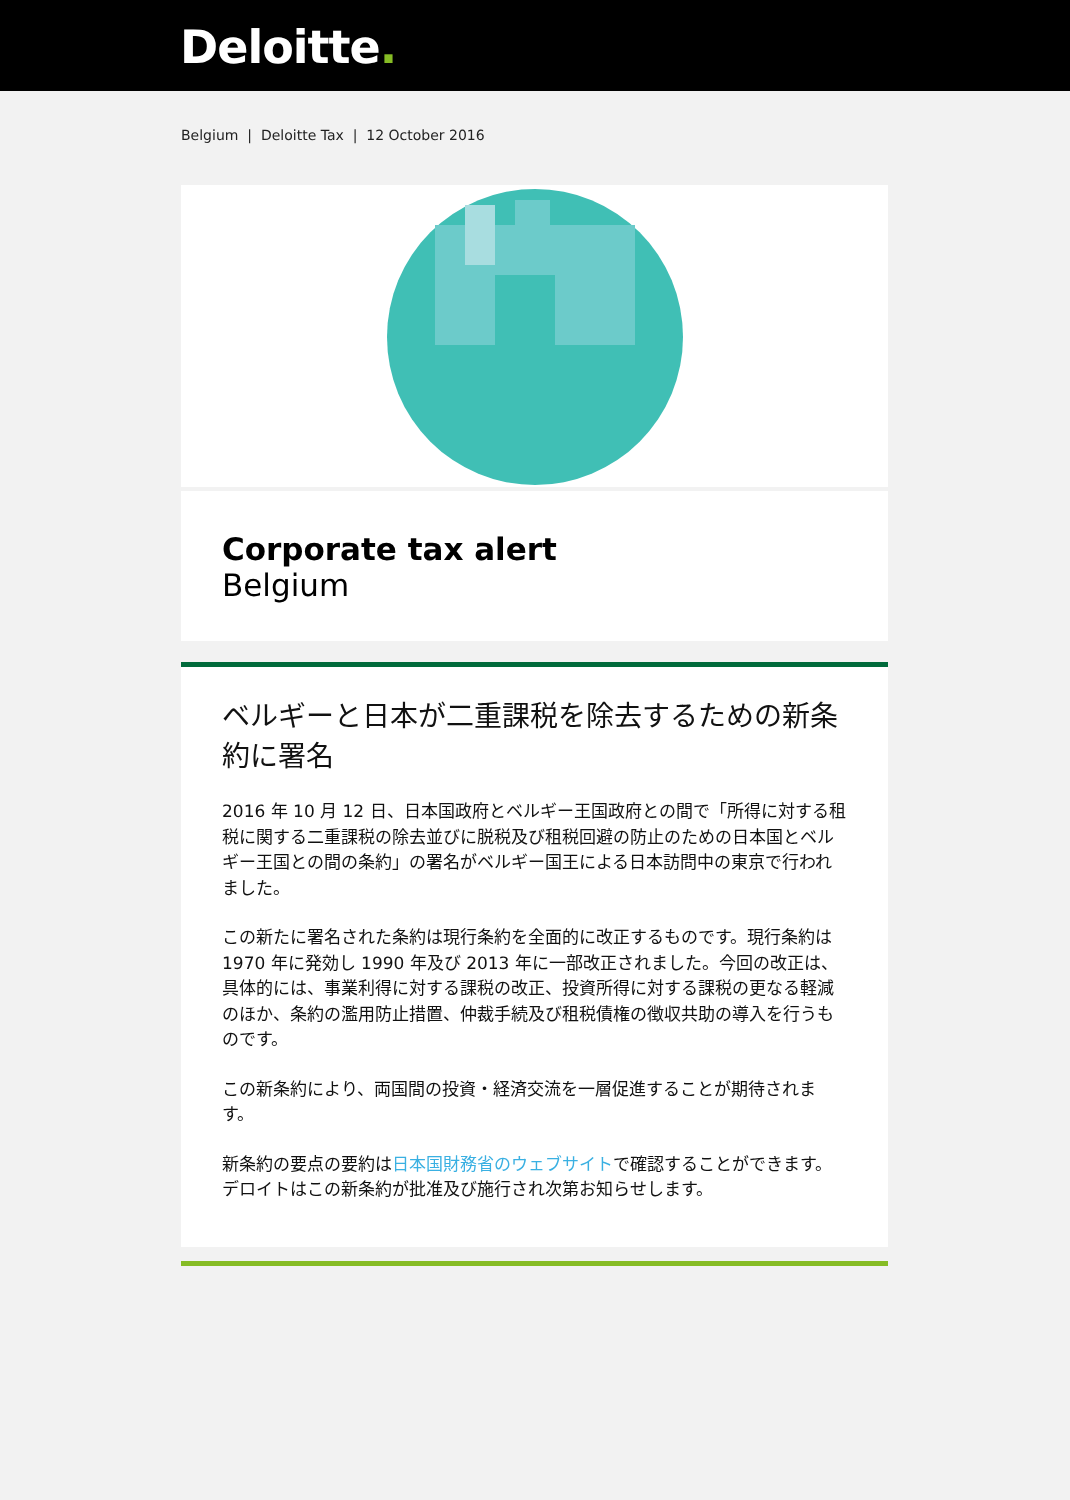Deloitte.
Belgium | Deloitte Tax | 12 October 2016
Corporate tax alert
Belgium
ベルギーと日本が二重課税を除去するための新条約に署名
2016 年 10 月 12 日、日本国政府とベルギー王国政府との間で「所得に対する租税に関する二重課税の除去並びに脱税及び租税回避の防止のための日本国とベルギー王国との間の条約」の署名がベルギー国王による日本訪問中の東京で行われました。
この新たに署名された条約は現行条約を全面的に改正するものです。現行条約は 1970 年に発効し 1990 年及び 2013 年に一部改正されました。今回の改正は、具体的には、事業利得に対する課税の改正、投資所得に対する課税の更なる軽減のほか、条約の濫用防止措置、仲裁手続及び租税債権の徴収共助の導入を行うものです。
この新条約により、両国間の投資・経済交流を一層促進することが期待されます。
新条約の要点の要約は日本国財務省のウェブサイトで確認することができます。
デロイトはこの新条約が批准及び施行され次第お知らせします。